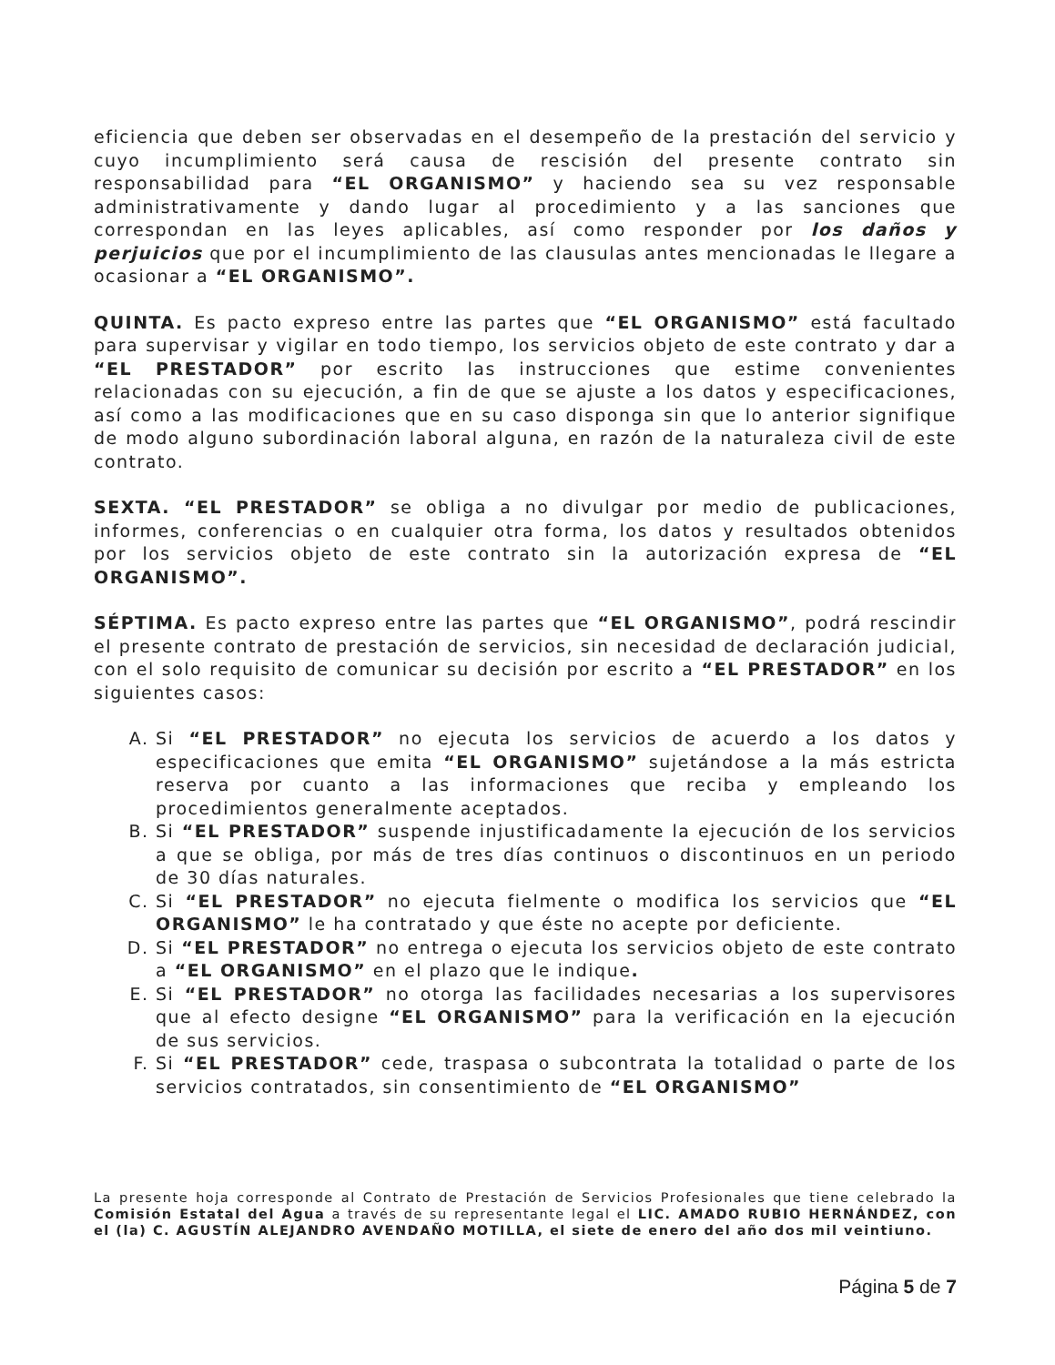eficiencia que deben ser observadas en el desempeño de la prestación del servicio y cuyo incumplimiento será causa de rescisión del presente contrato sin responsabilidad para “EL ORGANISMO” y haciendo sea su vez responsable administrativamente y dando lugar al procedimiento y a las sanciones que correspondan en las leyes aplicables, así como responder por los daños y perjuicios que por el incumplimiento de las clausulas antes mencionadas le llegare a ocasionar a “EL ORGANISMO”.
QUINTA. Es pacto expreso entre las partes que “EL ORGANISMO” está facultado para supervisar y vigilar en todo tiempo, los servicios objeto de este contrato y dar a “EL PRESTADOR” por escrito las instrucciones que estime convenientes relacionadas con su ejecución, a fin de que se ajuste a los datos y especificaciones, así como a las modificaciones que en su caso disponga sin que lo anterior signifique de modo alguno subordinación laboral alguna, en razón de la naturaleza civil de este contrato.
SEXTA. “EL PRESTADOR” se obliga a no divulgar por medio de publicaciones, informes, conferencias o en cualquier otra forma, los datos y resultados obtenidos por los servicios objeto de este contrato sin la autorización expresa de “EL ORGANISMO”.
SÉPTIMA. Es pacto expreso entre las partes que “EL ORGANISMO”, podrá rescindir el presente contrato de prestación de servicios, sin necesidad de declaración judicial, con el solo requisito de comunicar su decisión por escrito a “EL PRESTADOR” en los siguientes casos:
A. Si “EL PRESTADOR” no ejecuta los servicios de acuerdo a los datos y especificaciones que emita “EL ORGANISMO” sujetándose a la más estricta reserva por cuanto a las informaciones que reciba y empleando los procedimientos generalmente aceptados.
B. Si “EL PRESTADOR” suspende injustificadamente la ejecución de los servicios a que se obliga, por más de tres días continuos o discontinuos en un periodo de 30 días naturales.
C. Si “EL PRESTADOR” no ejecuta fielmente o modifica los servicios que “EL ORGANISMO” le ha contratado y que éste no acepte por deficiente.
D. Si “EL PRESTADOR” no entrega o ejecuta los servicios objeto de este contrato a “EL ORGANISMO” en el plazo que le indique.
E. Si “EL PRESTADOR” no otorga las facilidades necesarias a los supervisores que al efecto designe “EL ORGANISMO” para la verificación en la ejecución de sus servicios.
F. Si “EL PRESTADOR” cede, traspasa o subcontrata la totalidad o parte de los servicios contratados, sin consentimiento de “EL ORGANISMO”
La presente hoja corresponde al Contrato de Prestación de Servicios Profesionales que tiene celebrado la Comisión Estatal del Agua a través de su representante legal el LIC. AMADO RUBIO HERNÁNDEZ, con el (la) C. AGUSTÍN ALEJANDRO AVENDAÑO MOTILLA, el siete de enero del año dos mil veintiuno.
Página 5 de 7